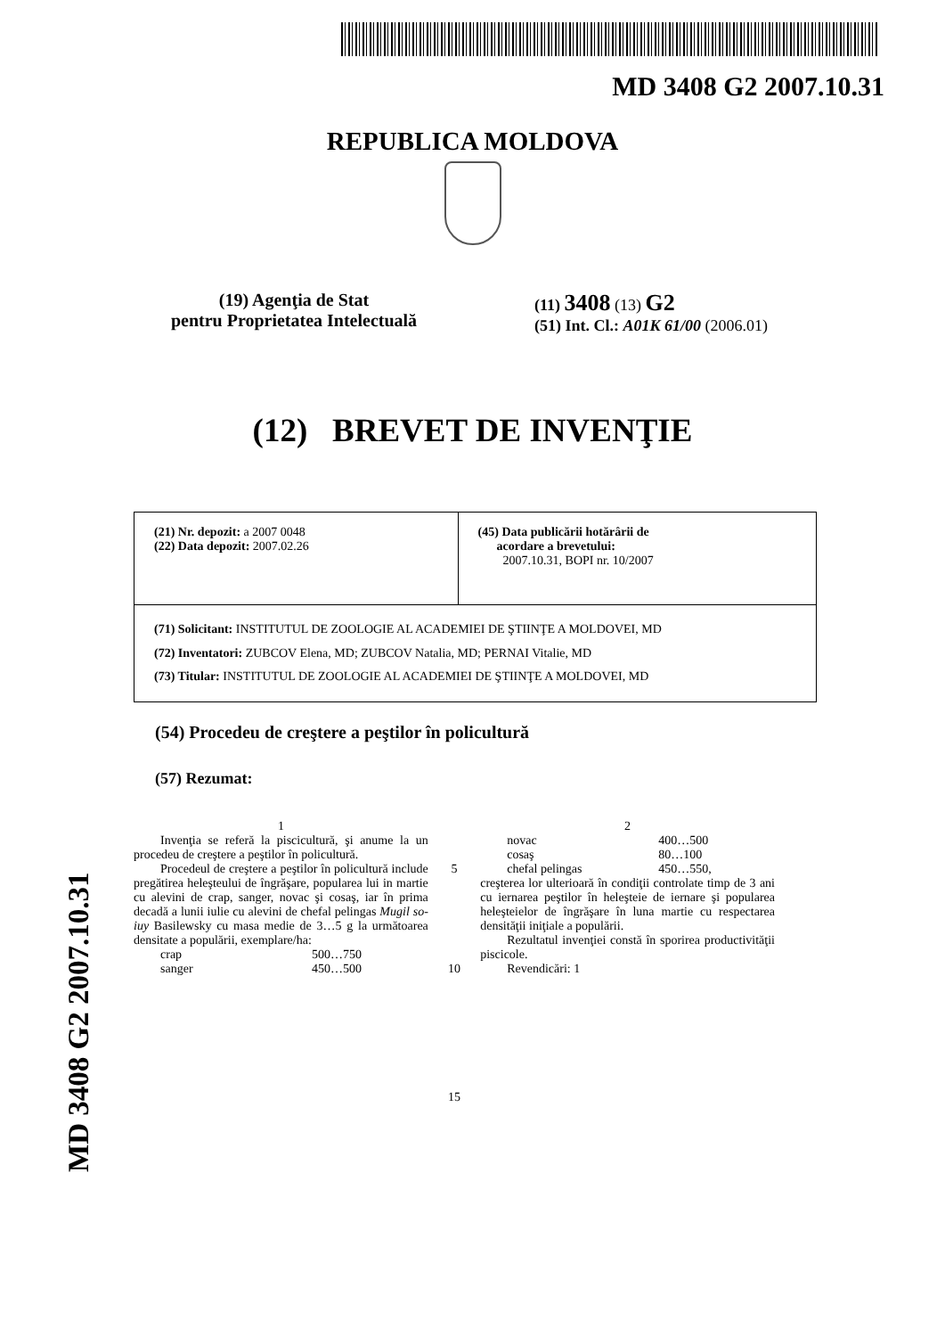MD 3408 G2 2007.10.31
MD 3408 G2 2007.10.31
REPUBLICA MOLDOVA
(19) Agenţia de Stat
pentru Proprietatea Intelectuală
(11) 3408 (13) G2
(51) Int. Cl.: A01K 61/00 (2006.01)
(12) BREVET DE INVENŢIE
| (21) Nr. depozit: a 2007 0048 (22) Data depozit: 2007.02.26 | (45) Data publicării hotărârii de acordare a brevetului: 2007.10.31, BOPI nr. 10/2007 |
| (71) Solicitant: INSTITUTUL DE ZOOLOGIE AL ACADEMIEI DE ŞTIINŢE A MOLDOVEI, MD (72) Inventatori: ZUBCOV Elena, MD; ZUBCOV Natalia, MD; PERNAI Vitalie, MD (73) Titular: INSTITUTUL DE ZOOLOGIE AL ACADEMIEI DE ŞTIINŢE A MOLDOVEI, MD | |
(54) Procedeu de creştere a peştilor în policultură
(57) Rezumat:
1
Invenţia se referă la piscicultură, şi anume la un procedeu de creştere a peştilor în policultură.
Procedeul de creştere a peştilor în policultură include pregătirea heleşteului de îngrăşare, popularea lui in martie cu alevini de crap, sanger, novac şi cosaş, iar în prima decadă a lunii iulie cu alevini de chefal pelingas Mugil so-iuy Basilewsky cu masa medie de 3…5 g la următoarea densitate a populării, exemplare/ha:
crap 500…750
sanger 450…500
5
10
15
2
novac 400…500
cosaş 80…100
chefal pelingas 450…550,
creşterea lor ulterioară în condiţii controlate timp de 3 ani cu iernarea peştilor în heleşteie de iernare şi popularea heleşteielor de îngrăşare în luna martie cu respectarea densităţii iniţiale a populării.
Rezultatul invenţiei constă în sporirea productivităţii piscicole.
Revendicări: 1